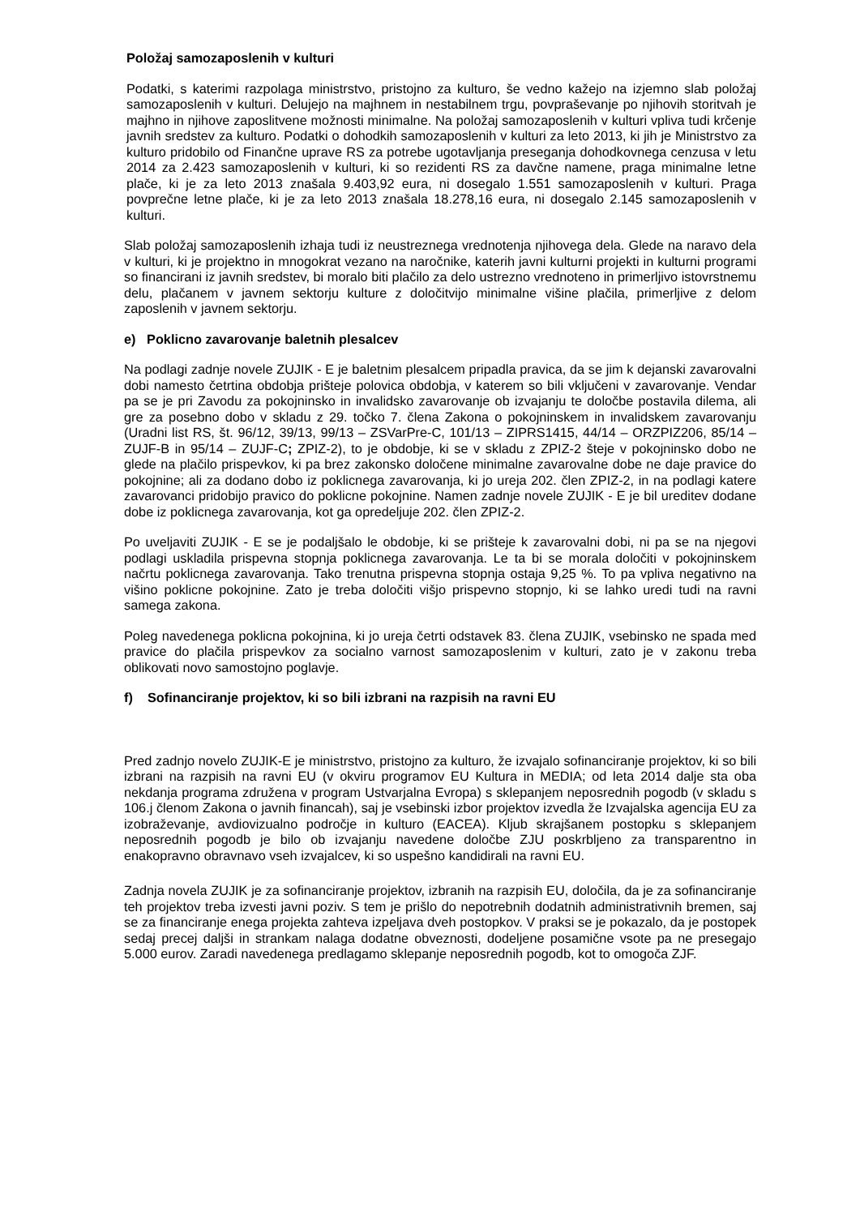Položaj samozaposlenih v kulturi
Podatki, s katerimi razpolaga ministrstvo, pristojno za kulturo, še vedno kažejo na izjemno slab položaj samozaposlenih v kulturi. Delujejo na majhnem in nestabilnem trgu, povpraševanje po njihovih storitvah je majhno in njihove zaposlitvene možnosti minimalne. Na položaj samozaposlenih v kulturi vpliva tudi krčenje javnih sredstev za kulturo. Podatki o dohodkih samozaposlenih v kulturi za leto 2013, ki jih je Ministrstvo za kulturo pridobilo od Finančne uprave RS za potrebe ugotavljanja preseganja dohodkovnega cenzusa v letu 2014 za 2.423 samozaposlenih v kulturi, ki so rezidenti RS za davčne namene, praga minimalne letne plače, ki je za leto 2013 znašala 9.403,92 eura, ni dosegalo 1.551 samozaposlenih v kulturi. Praga povprečne letne plače, ki je za leto 2013 znašala 18.278,16 eura, ni dosegalo 2.145 samozaposlenih v kulturi.
Slab položaj samozaposlenih izhaja tudi iz neustreznega vrednotenja njihovega dela. Glede na naravo dela v kulturi, ki je projektno in mnogokrat vezano na naročnike, katerih javni kulturni projekti in kulturni programi so financirani iz javnih sredstev, bi moralo biti plačilo za delo ustrezno vrednoteno in primerljivo istovrstnemu delu, plačanem v javnem sektorju kulture z določitvijo minimalne višine plačila, primerljive z delom zaposlenih v javnem sektorju.
e) Poklicno zavarovanje baletnih plesalcev
Na podlagi zadnje novele ZUJIK - E je baletnim plesalcem pripadla pravica, da se jim k dejanski zavarovalni dobi namesto četrtina obdobja prišteje polovica obdobja, v katerem so bili vključeni v zavarovanje. Vendar pa se je pri Zavodu za pokojninsko in invalidsko zavarovanje ob izvajanju te določbe postavila dilema, ali gre za posebno dobo v skladu z 29. točko 7. člena Zakona o pokojninskem in invalidskem zavarovanju (Uradni list RS, št. 96/12, 39/13, 99/13 – ZSVarPre-C, 101/13 – ZIPRS1415, 44/14 – ORZPIZ206, 85/14 – ZUJF-B in 95/14 – ZUJF-C; ZPIZ-2), to je obdobje, ki se v skladu z ZPIZ-2 šteje v pokojninsko dobo ne glede na plačilo prispevkov, ki pa brez zakonsko določene minimalne zavarovalne dobe ne daje pravice do pokojnine; ali za dodano dobo iz poklicnega zavarovanja, ki jo ureja 202. člen ZPIZ-2, in na podlagi katere zavarovanci pridobijo pravico do poklicne pokojnine. Namen zadnje novele ZUJIK - E je bil ureditev dodane dobe iz poklicnega zavarovanja, kot ga opredeljuje 202. člen ZPIZ-2.
Po uveljaviti ZUJIK - E se je podaljšalo le obdobje, ki se prišteje k zavarovalni dobi, ni pa se na njegovi podlagi uskladila prispevna stopnja poklicnega zavarovanja. Le ta bi se morala določiti v pokojninskem načrtu poklicnega zavarovanja. Tako trenutna prispevna stopnja ostaja 9,25 %. To pa vpliva negativno na višino poklicne pokojnine. Zato je treba določiti višjo prispevno stopnjo, ki se lahko uredi tudi na ravni samega zakona.
Poleg navedenega poklicna pokojnina, ki jo ureja četrti odstavek 83. člena ZUJIK, vsebinsko ne spada med pravice do plačila prispevkov za socialno varnost samozaposlenim v kulturi, zato je v zakonu treba oblikovati novo samostojno poglavje.
f) Sofinanciranje projektov, ki so bili izbrani na razpisih na ravni EU
Pred zadnjo novelo ZUJIK-E je ministrstvo, pristojno za kulturo, že izvajalo sofinanciranje projektov, ki so bili izbrani na razpisih na ravni EU (v okviru programov EU Kultura in MEDIA; od leta 2014 dalje sta oba nekdanja programa združena v program Ustvarjalna Evropa) s sklepanjem neposrednih pogodb (v skladu s 106.j členom Zakona o javnih financah), saj je vsebinski izbor projektov izvedla že Izvajalska agencija EU za izobraževanje, avdiovizualno področje in kulturo (EACEA). Kljub skrajšanem postopku s sklepanjem neposrednih pogodb je bilo ob izvajanju navedene določbe ZJU poskrbljeno za transparentno in enakopravno obravnavo vseh izvajalcev, ki so uspešno kandidirali na ravni EU.
Zadnja novela ZUJIK je za sofinanciranje projektov, izbranih na razpisih EU, določila, da je za sofinanciranje teh projektov treba izvesti javni poziv. S tem je prišlo do nepotrebnih dodatnih administrativnih bremen, saj se za financiranje enega projekta zahteva izpeljava dveh postopkov. V praksi se je pokazalo, da je postopek sedaj precej daljši in strankam nalaga dodatne obveznosti, dodeljene posamične vsote pa ne presegajo 5.000 eurov. Zaradi navedenega predlagamo sklepanje neposrednih pogodb, kot to omogoča ZJF.